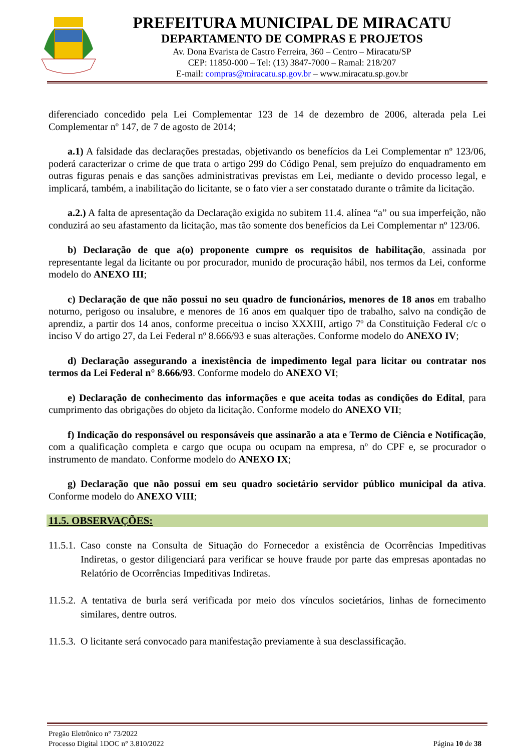PREFEITURA MUNICIPAL DE MIRACATU
DEPARTAMENTO DE COMPRAS E PROJETOS
Av. Dona Evarista de Castro Ferreira, 360 – Centro – Miracatu/SP
CEP: 11850-000 – Tel: (13) 3847-7000 – Ramal: 218/207
E-mail: compras@miracatu.sp.gov.br – www.miracatu.sp.gov.br
diferenciado concedido pela Lei Complementar 123 de 14 de dezembro de 2006, alterada pela Lei Complementar nº 147, de 7 de agosto de 2014;
a.1) A falsidade das declarações prestadas, objetivando os benefícios da Lei Complementar nº 123/06, poderá caracterizar o crime de que trata o artigo 299 do Código Penal, sem prejuízo do enquadramento em outras figuras penais e das sanções administrativas previstas em Lei, mediante o devido processo legal, e implicará, também, a inabilitação do licitante, se o fato vier a ser constatado durante o trâmite da licitação.
a.2.) A falta de apresentação da Declaração exigida no subitem 11.4. alínea “a” ou sua imperfeição, não conduzirá ao seu afastamento da licitação, mas tão somente dos benefícios da Lei Complementar nº 123/06.
b) Declaração de que a(o) proponente cumpre os requisitos de habilitação, assinada por representante legal da licitante ou por procurador, munido de procuração hábil, nos termos da Lei, conforme modelo do ANEXO III;
c) Declaração de que não possui no seu quadro de funcionários, menores de 18 anos em trabalho noturno, perigoso ou insalubre, e menores de 16 anos em qualquer tipo de trabalho, salvo na condição de aprendiz, a partir dos 14 anos, conforme preceitua o inciso XXXIII, artigo 7º da Constituição Federal c/c o inciso V do artigo 27, da Lei Federal nº 8.666/93 e suas alterações. Conforme modelo do ANEXO IV;
d) Declaração assegurando a inexistência de impedimento legal para licitar ou contratar nos termos da Lei Federal n° 8.666/93. Conforme modelo do ANEXO VI;
e) Declaração de conhecimento das informações e que aceita todas as condições do Edital, para cumprimento das obrigações do objeto da licitação. Conforme modelo do ANEXO VII;
f) Indicação do responsável ou responsáveis que assinarão a ata e Termo de Ciência e Notificação, com a qualificação completa e cargo que ocupa ou ocupam na empresa, nº do CPF e, se procurador o instrumento de mandato. Conforme modelo do ANEXO IX;
g) Declaração que não possui em seu quadro societário servidor público municipal da ativa. Conforme modelo do ANEXO VIII;
11.5. OBSERVAÇÕES:
11.5.1. Caso conste na Consulta de Situação do Fornecedor a existência de Ocorrências Impeditivas Indiretas, o gestor diligenciará para verificar se houve fraude por parte das empresas apontadas no Relatório de Ocorrências Impeditivas Indiretas.
11.5.2. A tentativa de burla será verificada por meio dos vínculos societários, linhas de fornecimento similares, dentre outros.
11.5.3. O licitante será convocado para manifestação previamente à sua desclassificação.
Pregão Eletrônico n° 73/2022
Processo Digital 1DOC n° 3.810/2022
Página 10 de 38